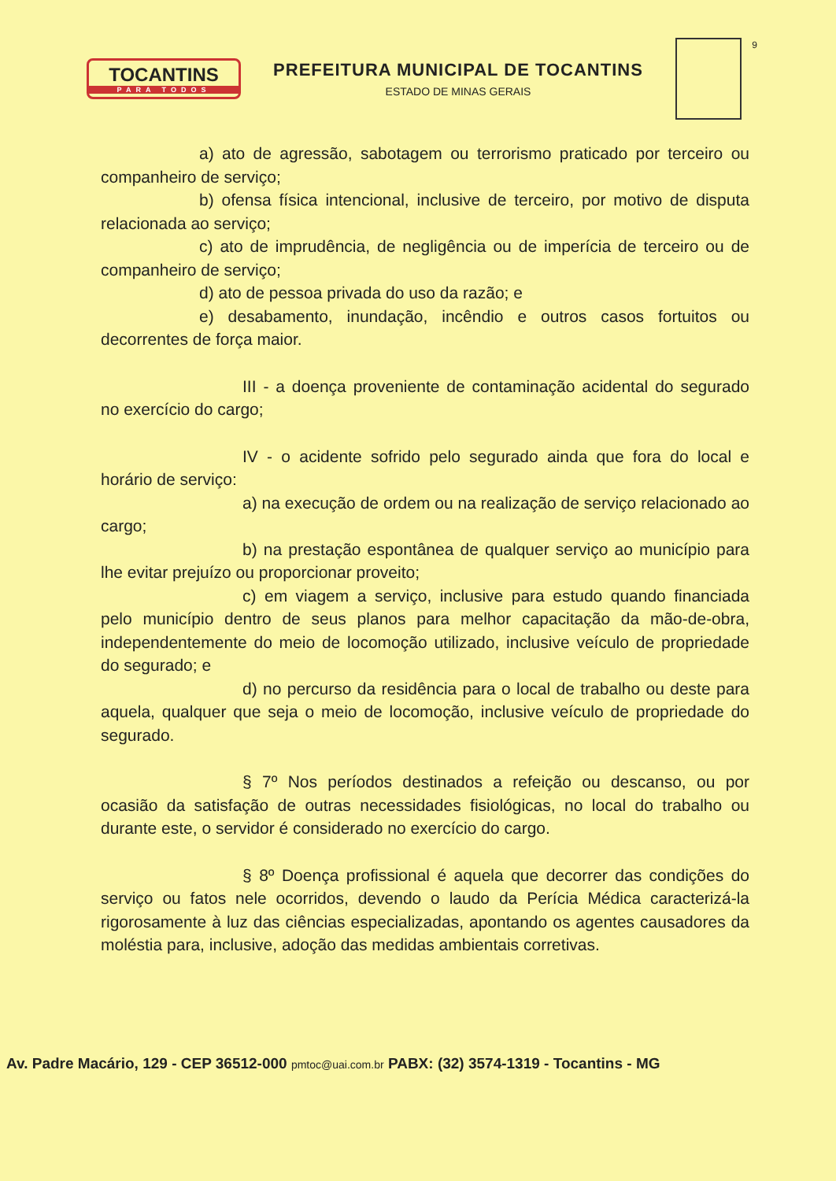TOCANTINS
PARA TODOS
PREFEITURA MUNICIPAL DE TOCANTINS
ESTADO DE MINAS GERAIS
9
a) ato de agressão, sabotagem ou terrorismo praticado por terceiro ou companheiro de serviço;
b) ofensa física intencional, inclusive de terceiro, por motivo de disputa relacionada ao serviço;
c) ato de imprudência, de negligência ou de imperícia de terceiro ou de companheiro de serviço;
d) ato de pessoa privada do uso da razão; e
e) desabamento, inundação, incêndio e outros casos fortuitos ou decorrentes de força maior.
III - a doença proveniente de contaminação acidental do segurado no exercício do cargo;
IV - o acidente sofrido pelo segurado ainda que fora do local e horário de serviço:
a) na execução de ordem ou na realização de serviço relacionado ao cargo;
b) na prestação espontânea de qualquer serviço ao município para lhe evitar prejuízo ou proporcionar proveito;
c) em viagem a serviço, inclusive para estudo quando financiada pelo município dentro de seus planos para melhor capacitação da mão-de-obra, independentemente do meio de locomoção utilizado, inclusive veículo de propriedade do segurado; e
d) no percurso da residência para o local de trabalho ou deste para aquela, qualquer que seja o meio de locomoção, inclusive veículo de propriedade do segurado.
§ 7º Nos períodos destinados a refeição ou descanso, ou por ocasião da satisfação de outras necessidades fisiológicas, no local do trabalho ou durante este, o servidor é considerado no exercício do cargo.
§ 8º Doença profissional é aquela que decorrer das condições do serviço ou fatos nele ocorridos, devendo o laudo da Perícia Médica caracterizá-la rigorosamente à luz das ciências especializadas, apontando os agentes causadores da moléstia para, inclusive, adoção das medidas ambientais corretivas.
Av. Padre Macário, 129 - CEP 36512-000 pmtoc@uai.com.br PABX: (32) 3574-1319 - Tocantins - MG